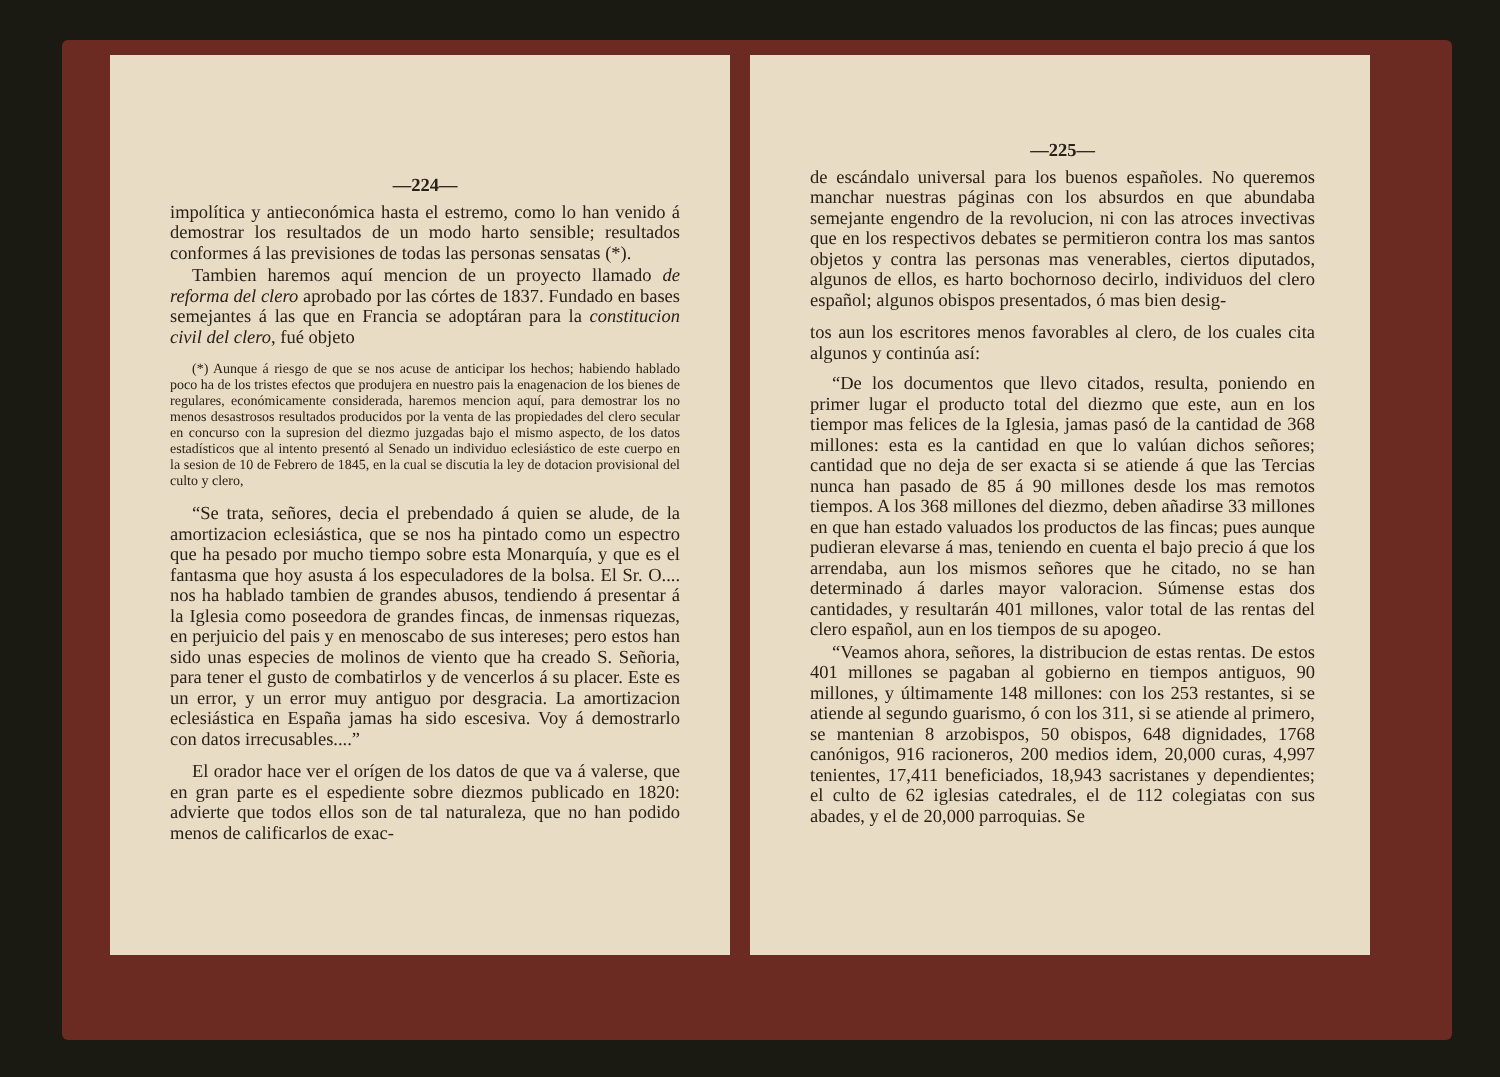—224—
impolítica y antieconómica hasta el estremo, como lo han venido á demostrar los resultados de un modo harto sensible; resultados conformes á las previsiones de todas las personas sensatas (*).
Tambien haremos aquí mencion de un proyecto llamado de reforma del clero aprobado por las córtes de 1837. Fundado en bases semejantes á las que en Francia se adoptáran para la constitucion civil del clero, fué objeto
(*) Aunque á riesgo de que se nos acuse de anticipar los hechos; habiendo hablado poco ha de los tristes efectos que produjera en nuestro pais la enagenacion de los bienes de regulares, económicamente considerada, haremos mencion aquí, para demostrar los no menos desastrosos resultados producidos por la venta de las propiedades del clero secular en concurso con la supresion del diezmo juzgadas bajo el mismo aspecto, de los datos estadísticos que al intento presentó al Senado un individuo eclesiástico de este cuerpo en la sesion de 10 de Febrero de 1845, en la cual se discutia la ley de dotacion provisional del culto y clero,
“Se trata, señores, decia el prebendado á quien se alude, de la amortizacion eclesiástica, que se nos ha pintado como un espectro que ha pesado por mucho tiempo sobre esta Monarquía, y que es el fantasma que hoy asusta á los especuladores de la bolsa. El Sr. O.... nos ha hablado tambien de grandes abusos, tendiendo á presentar á la Iglesia como poseedora de grandes fincas, de inmensas riquezas, en perjuicio del pais y en menoscabo de sus intereses; pero estos han sido unas especies de molinos de viento que ha creado S. Señoria, para tener el gusto de combatirlos y de vencerlos á su placer. Este es un error, y un error muy antiguo por desgracia. La amortizacion eclesiástica en España jamas ha sido escesiva. Voy á demostrarlo con datos irrecusables....”
El orador hace ver el orígen de los datos de que va á valerse, que en gran parte es el espediente sobre diezmos publicado en 1820: advierte que todos ellos son de tal naturaleza, que no han podido menos de calificarlos de exac-
—225—
de escándalo universal para los buenos españoles. No queremos manchar nuestras páginas con los absurdos en que abundaba semejante engendro de la revolucion, ni con las atroces invectivas que en los respectivos debates se permitieron contra los mas santos objetos y contra las personas mas venerables, ciertos diputados, algunos de ellos, es harto bochornoso decirlo, individuos del clero español; algunos obispos presentados, ó mas bien desig-
tos aun los escritores menos favorables al clero, de los cuales cita algunos y continúa así:
“De los documentos que llevo citados, resulta, poniendo en primer lugar el producto total del diezmo que este, aun en los tiempor mas felices de la Iglesia, jamas pasó de la cantidad de 368 millones: esta es la cantidad en que lo valúan dichos señores; cantidad que no deja de ser exacta si se atiende á que las Tercias nunca han pasado de 85 á 90 millones desde los mas remotos tiempos. A los 368 millones del diezmo, deben añadirse 33 millones en que han estado valuados los productos de las fincas; pues aunque pudieran elevarse á mas, teniendo en cuenta el bajo precio á que los arrendaba, aun los mismos señores que he citado, no se han determinado á darles mayor valoracion. Súmense estas dos cantidades, y resultarán 401 millones, valor total de las rentas del clero español, aun en los tiempos de su apogeo.
“Veamos ahora, señores, la distribucion de estas rentas. De estos 401 millones se pagaban al gobierno en tiempos antiguos, 90 millones, y últimamente 148 millones: con los 253 restantes, si se atiende al segundo guarismo, ó con los 311, si se atiende al primero, se mantenian 8 arzobispos, 50 obispos, 648 dignidades, 1768 canónigos, 916 racioneros, 200 medios idem, 20,000 curas, 4,997 tenientes, 17,411 beneficiados, 18,943 sacristanes y dependientes; el culto de 62 iglesias catedrales, el de 112 colegiatas con sus abades, y el de 20,000 parroquias. Se